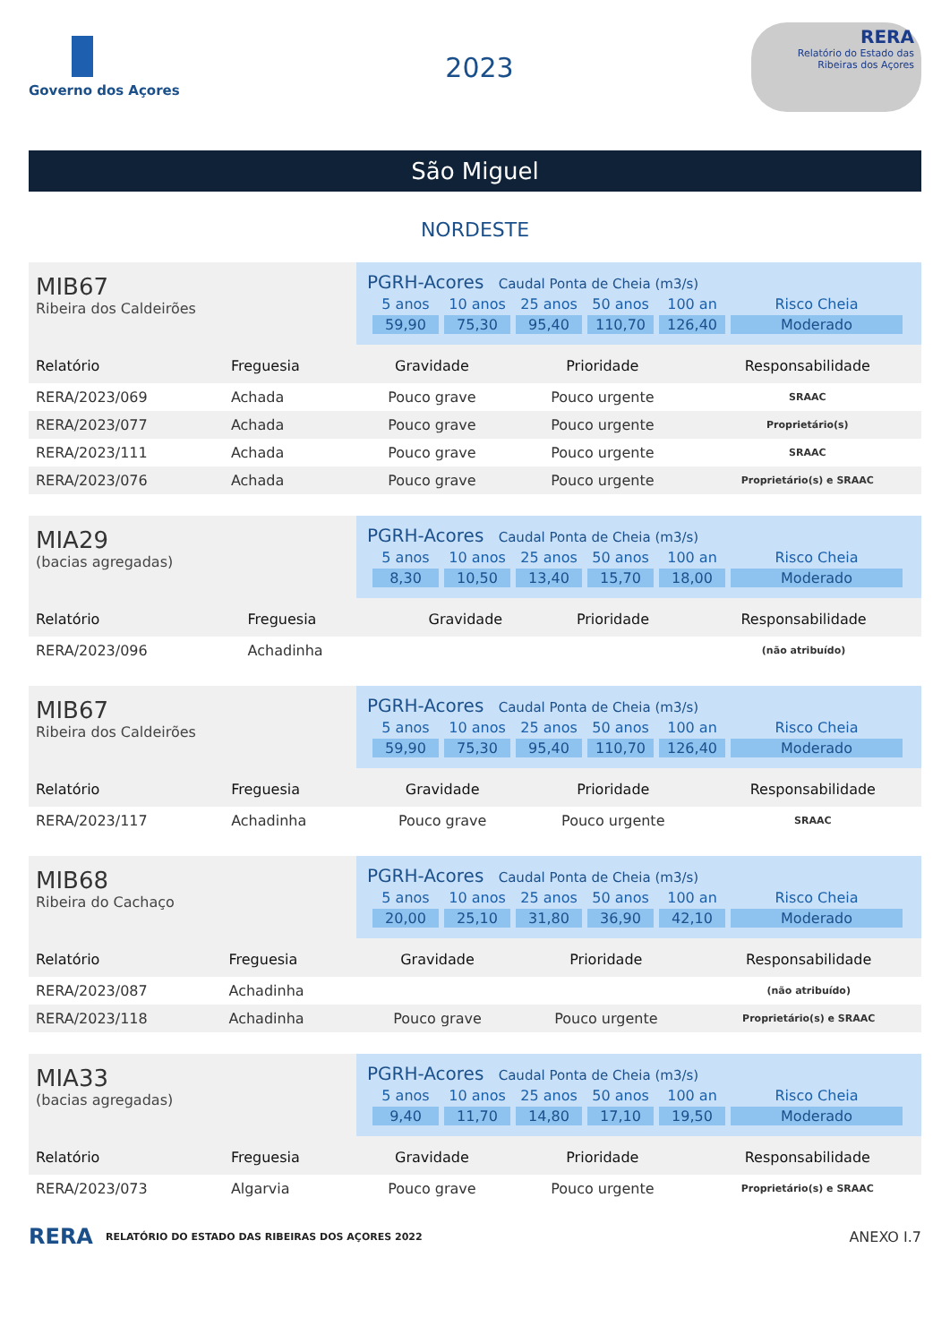Governo dos Açores
2023
RERA
Relatório do Estado das Ribeiras dos Açores
São Miguel
NORDESTE
MIB67
Ribeira dos Caldeirões
PGRH-Acores Caudal Ponta de Cheia (m3/s)
| 5 anos | 10 anos | 25 anos | 50 anos | 100 an | Risco Cheia |
| 59,90 | 75,30 | 95,40 | 110,70 | 126,40 | Moderado |
| Relatório | Freguesia | Gravidade | Prioridade | Responsabilidade |
| --- | --- | --- | --- | --- |
| RERA/2023/069 | Achada | Pouco grave | Pouco urgente | SRAAC |
| RERA/2023/077 | Achada | Pouco grave | Pouco urgente | Proprietário(s) |
| RERA/2023/111 | Achada | Pouco grave | Pouco urgente | SRAAC |
| RERA/2023/076 | Achada | Pouco grave | Pouco urgente | Proprietário(s) e SRAAC |
MIA29
(bacias agregadas)
PGRH-Acores Caudal Ponta de Cheia (m3/s)
| 5 anos | 10 anos | 25 anos | 50 anos | 100 an | Risco Cheia |
| 8,30 | 10,50 | 13,40 | 15,70 | 18,00 | Moderado |
| Relatório | Freguesia | Gravidade | Prioridade | Responsabilidade |
| --- | --- | --- | --- | --- |
| RERA/2023/096 | Achadinha | | | (não atribuído) |
MIB67
Ribeira dos Caldeirões
PGRH-Acores Caudal Ponta de Cheia (m3/s)
| 5 anos | 10 anos | 25 anos | 50 anos | 100 an | Risco Cheia |
| 59,90 | 75,30 | 95,40 | 110,70 | 126,40 | Moderado |
| Relatório | Freguesia | Gravidade | Prioridade | Responsabilidade |
| --- | --- | --- | --- | --- |
| RERA/2023/117 | Achadinha | Pouco grave | Pouco urgente | SRAAC |
MIB68
Ribeira do Cachaço
PGRH-Acores Caudal Ponta de Cheia (m3/s)
| 5 anos | 10 anos | 25 anos | 50 anos | 100 an | Risco Cheia |
| 20,00 | 25,10 | 31,80 | 36,90 | 42,10 | Moderado |
| Relatório | Freguesia | Gravidade | Prioridade | Responsabilidade |
| --- | --- | --- | --- | --- |
| RERA/2023/087 | Achadinha | | | (não atribuído) |
| RERA/2023/118 | Achadinha | Pouco grave | Pouco urgente | Proprietário(s) e SRAAC |
MIA33
(bacias agregadas)
PGRH-Acores Caudal Ponta de Cheia (m3/s)
| 5 anos | 10 anos | 25 anos | 50 anos | 100 an | Risco Cheia |
| 9,40 | 11,70 | 14,80 | 17,10 | 19,50 | Moderado |
| Relatório | Freguesia | Gravidade | Prioridade | Responsabilidade |
| --- | --- | --- | --- | --- |
| RERA/2023/073 | Algarvia | Pouco grave | Pouco urgente | Proprietário(s) e SRAAC |
RERA RELATÓRIO DO ESTADO DAS RIBEIRAS DOS AÇORES 2022 ANEXO I.7